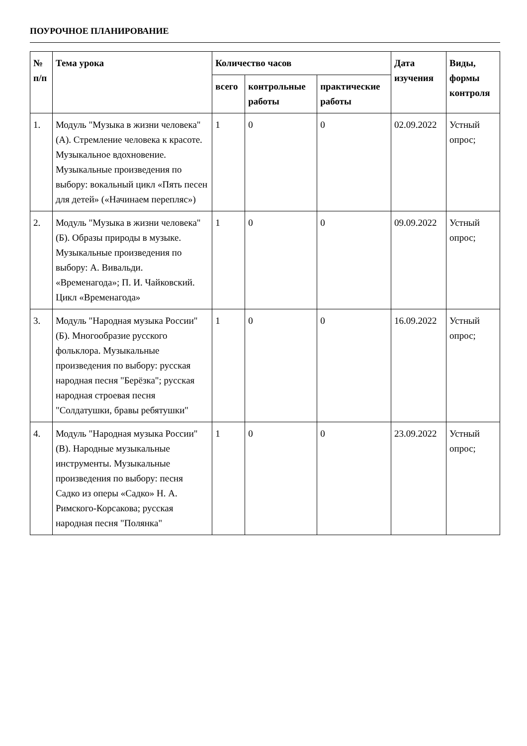ПОУРОЧНОЕ ПЛАНИРОВАНИЕ
| № п/п | Тема урока | Количество часов | | | Дата изучения | Виды, формы контроля |
| --- | --- | --- | --- | --- | --- | --- |
| | | всего | контрольные работы | практические работы | | |
| 1. | Модуль "Музыка в жизни человека" (А). Стремление человека к красоте. Музыкальное вдохновение. Музыкальные произведения по выбору: вокальный цикл «Пять песен для детей» («Начинаем перепляс») | 1 | 0 | 0 | 02.09.2022 | Устный опрос; |
| 2. | Модуль "Музыка в жизни человека" (Б). Образы природы в музыке. Музыкальные произведения по выбору: А. Вивальди. «Временагода»; П. И. Чайковский. Цикл «Временагода» | 1 | 0 | 0 | 09.09.2022 | Устный опрос; |
| 3. | Модуль "Народная музыка России" (Б). Многообразие русского фольклора. Музыкальные произведения по выбору: русская народная песня "Берёзка"; русская народная строевая песня "Солдатушки, бравы ребятушки" | 1 | 0 | 0 | 16.09.2022 | Устный опрос; |
| 4. | Модуль "Народная музыка России" (В). Народные музыкальные инструменты. Музыкальные произведения по выбору: песня Садко из оперы «Садко» Н. А. Римского-Корсакова; русская народная песня "Полянка" | 1 | 0 | 0 | 23.09.2022 | Устный опрос; |